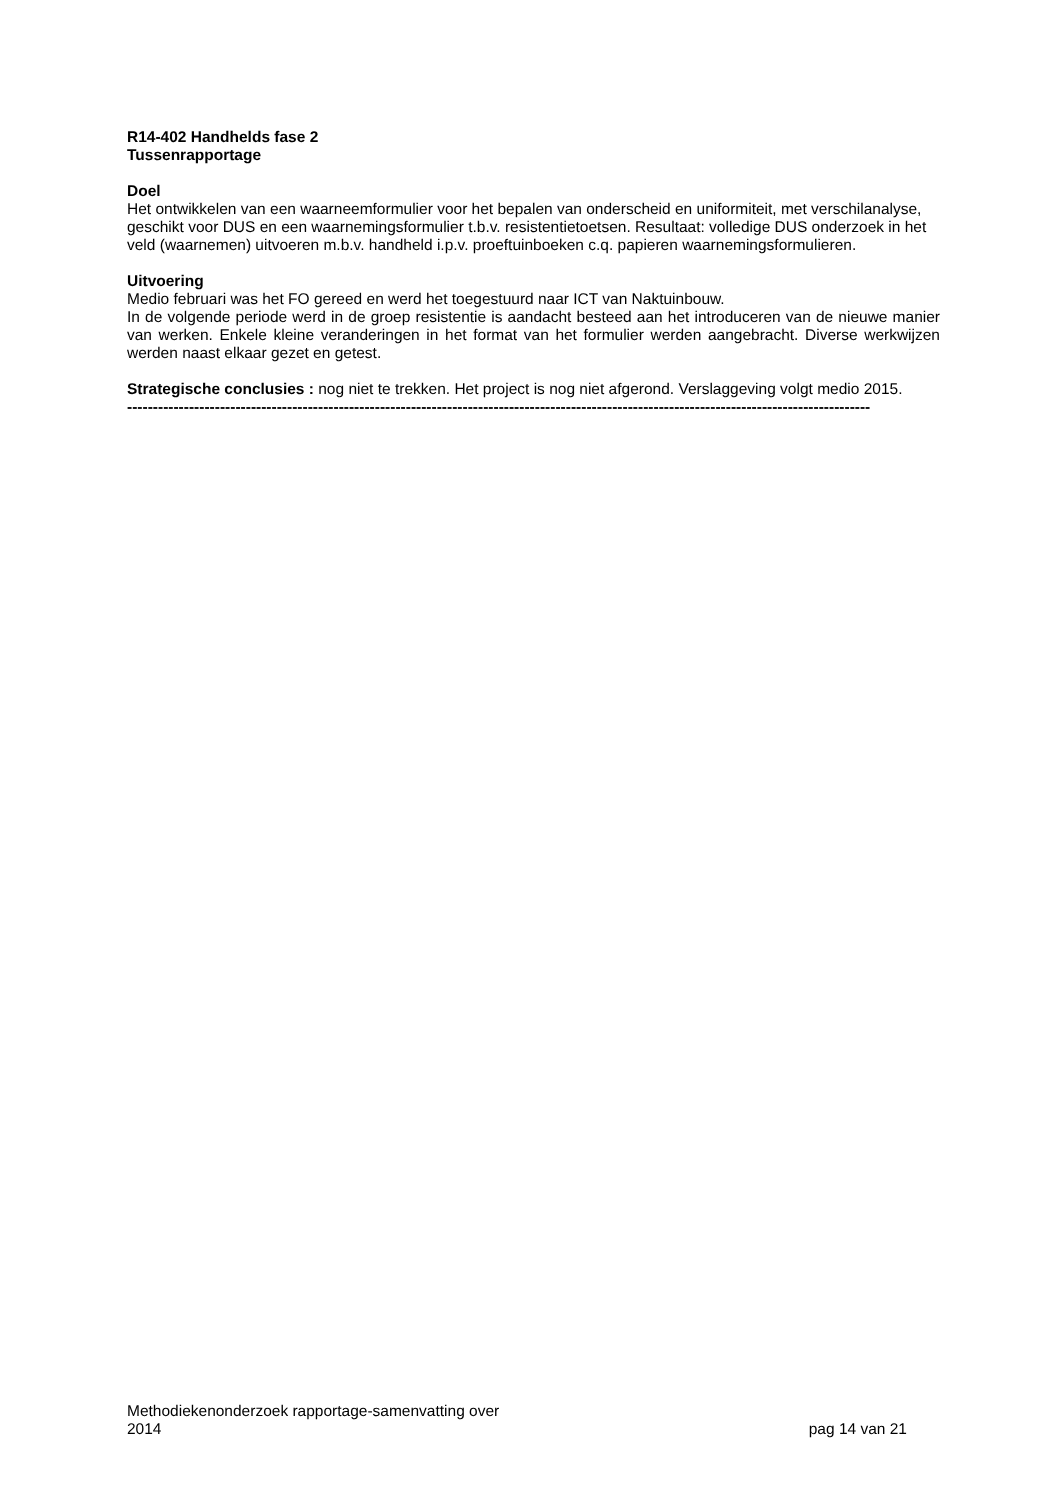R14-402 Handhelds fase 2
Tussenrapportage
Doel
Het ontwikkelen van een waarneemformulier voor het bepalen van onderscheid en uniformiteit, met verschilanalyse, geschikt voor DUS en een waarnemingsformulier t.b.v. resistentietoetsen. Resultaat: volledige DUS onderzoek in het veld (waarnemen) uitvoeren m.b.v. handheld i.p.v. proeftuinboeken c.q. papieren waarnemingsformulieren.
Uitvoering
Medio februari was het FO gereed en werd het toegestuurd naar ICT van Naktuinbouw.
In de volgende periode werd in de groep resistentie is aandacht besteed aan het introduceren van de nieuwe manier van werken. Enkele kleine veranderingen in het format van het formulier werden aangebracht. Diverse werkwijzen werden naast elkaar gezet en getest.
Strategische conclusies : nog niet te trekken. Het project is nog niet afgerond. Verslaggeving volgt medio 2015.
------------------------------------------------------------------------------------------------------------------------------------------------
Methodiekenonderzoek rapportage-samenvatting over
2014
pag 14 van 21